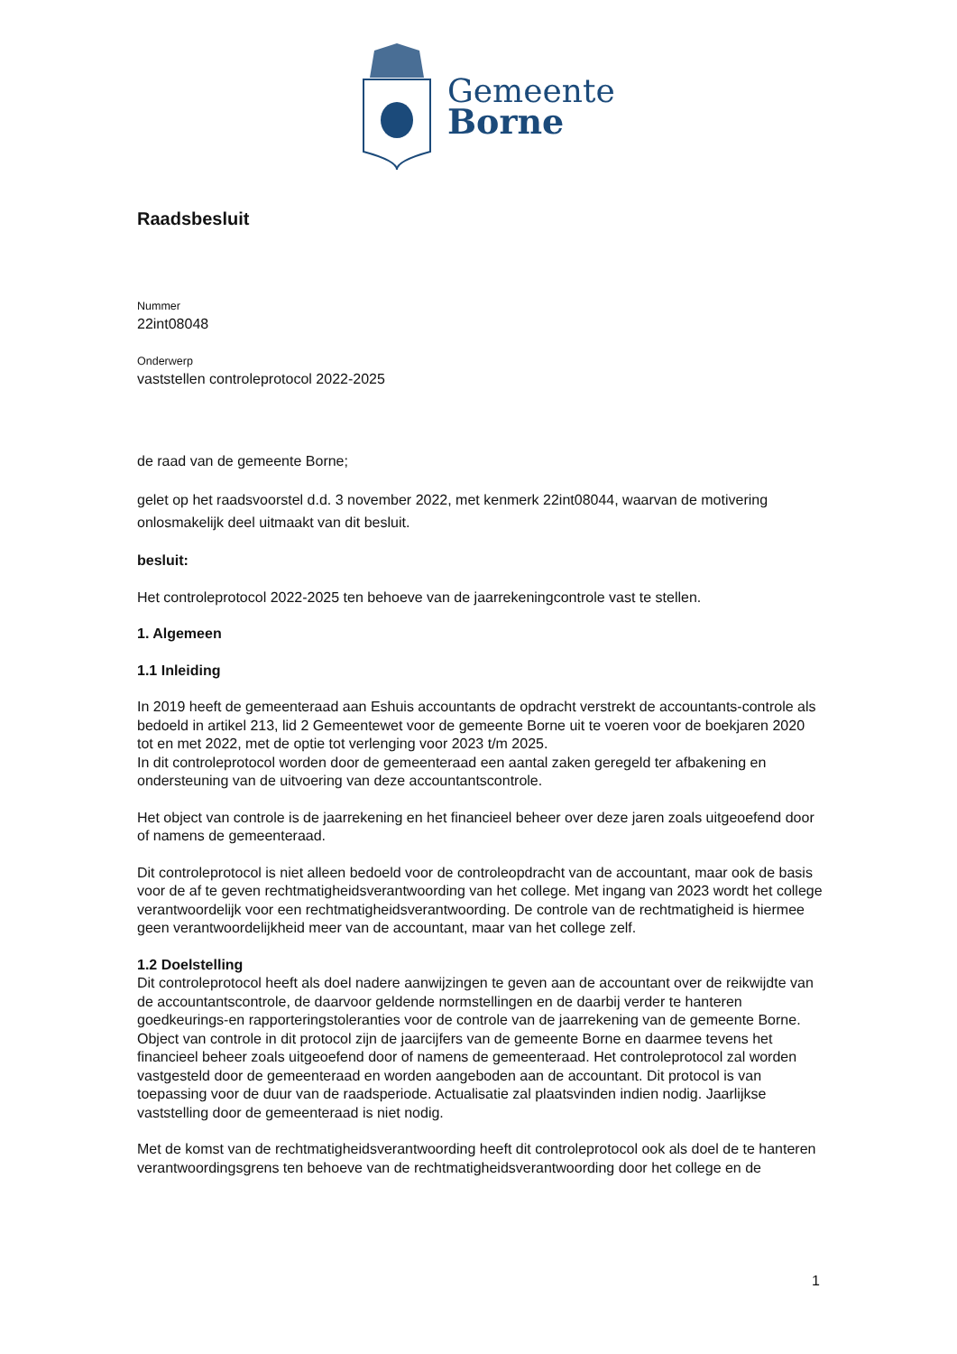Gemeente
Borne
Raadsbesluit
Nummer
22int08048
Onderwerp
vaststellen controleprotocol 2022-2025
de raad van de gemeente Borne;
gelet op het raadsvoorstel d.d. 3 november 2022, met kenmerk 22int08044, waarvan de motivering onlosmakelijk deel uitmaakt van dit besluit.
besluit:
Het controleprotocol 2022-2025 ten behoeve van de jaarrekeningcontrole vast te stellen.
1. Algemeen
1.1 Inleiding
In 2019 heeft de gemeenteraad aan Eshuis accountants de opdracht verstrekt de accountants-controle als bedoeld in artikel 213, lid 2 Gemeentewet voor de gemeente Borne uit te voeren voor de boekjaren 2020 tot en met 2022, met de optie tot verlenging voor 2023 t/m 2025.
In dit controleprotocol worden door de gemeenteraad een aantal zaken geregeld ter afbakening en ondersteuning van de uitvoering van deze accountantscontrole.
Het object van controle is de jaarrekening en het financieel beheer over deze jaren zoals uitgeoefend door of namens de gemeenteraad.
Dit controleprotocol is niet alleen bedoeld voor de controleopdracht van de accountant, maar ook de basis voor de af te geven rechtmatigheidsverantwoording van het college. Met ingang van 2023 wordt het college verantwoordelijk voor een rechtmatigheidsverantwoording. De controle van de rechtmatigheid is hiermee geen verantwoordelijkheid meer van de accountant, maar van het college zelf.
1.2 Doelstelling
Dit controleprotocol heeft als doel nadere aanwijzingen te geven aan de accountant over de reikwijdte van de accountantscontrole, de daarvoor geldende normstellingen en de daarbij verder te hanteren goedkeurings-en rapporteringstoleranties voor de controle van de jaarrekening van de gemeente Borne. Object van controle in dit protocol zijn de jaarcijfers van de gemeente Borne en daarmee tevens het financieel beheer zoals uitgeoefend door of namens de gemeenteraad. Het controleprotocol zal worden vastgesteld door de gemeenteraad en worden aangeboden aan de accountant. Dit protocol is van toepassing voor de duur van de raadsperiode. Actualisatie zal plaatsvinden indien nodig. Jaarlijkse vaststelling door de gemeenteraad is niet nodig.
Met de komst van de rechtmatigheidsverantwoording heeft dit controleprotocol ook als doel de te hanteren verantwoordingsgrens ten behoeve van de rechtmatigheidsverantwoording door het college en de
1